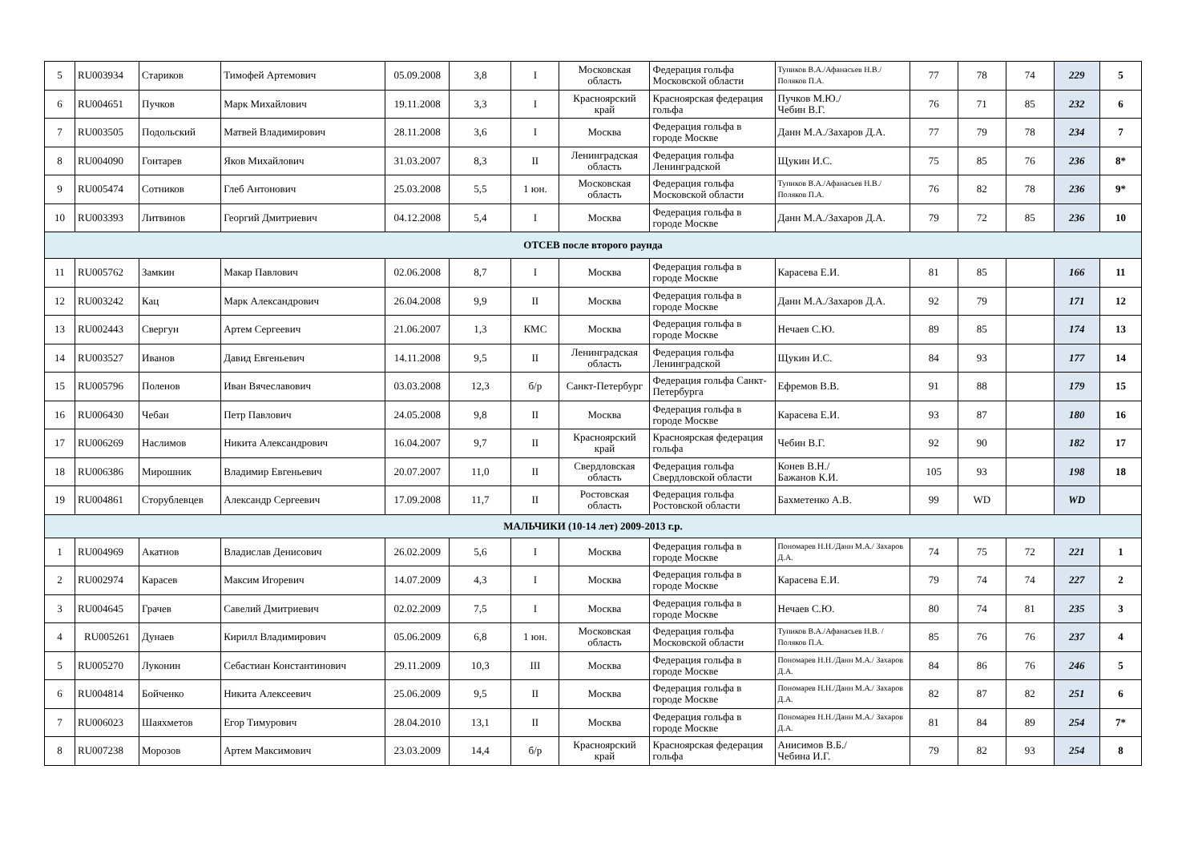| 5 | RU003934 | Стариков | Тимофей Артемович | 05.09.2008 | 3,8 | I | Московская область | Федерация гольфа Московской области | Тупиков В.А./Афанасьев Н.В./Поляков П.А. | 77 | 78 | 74 | 229 | 5 |
| 6 | RU004651 | Пучков | Марк Михайлович | 19.11.2008 | 3,3 | I | Красноярский край | Красноярская федерация гольфа | Пучков М.Ю./ Чебин В.Г. | 76 | 71 | 85 | 232 | 6 |
| 7 | RU003505 | Подольский | Матвей Владимирович | 28.11.2008 | 3,6 | I | Москва | Федерация гольфа в городе Москве | Данн М.А./Захаров Д.А. | 77 | 79 | 78 | 234 | 7 |
| 8 | RU004090 | Гонтарев | Яков Михайлович | 31.03.2007 | 8,3 | II | Ленинградская область | Федерация гольфа Ленинградской | Щукин И.С. | 75 | 85 | 76 | 236 | 8* |
| 9 | RU005474 | Сотников | Глеб Антонович | 25.03.2008 | 5,5 | 1 юн. | Московская область | Федерация гольфа Московской области | Тупиков В.А./Афанасьев Н.В./Поляков П.А. | 76 | 82 | 78 | 236 | 9* |
| 10 | RU003393 | Литвинов | Георгий Дмитриевич | 04.12.2008 | 5,4 | I | Москва | Федерация гольфа в городе Москве | Данн М.А./Захаров Д.А. | 79 | 72 | 85 | 236 | 10 |
| ОТСЕВ после второго раунда | | | | | | | | | | | | | | |
| 11 | RU005762 | Замкин | Макар Павлович | 02.06.2008 | 8,7 | I | Москва | Федерация гольфа в городе Москве | Карасева Е.И. | 81 | 85 | | 166 | 11 |
| 12 | RU003242 | Кац | Марк Александрович | 26.04.2008 | 9,9 | II | Москва | Федерация гольфа в городе Москве | Данн М.А./Захаров Д.А. | 92 | 79 | | 171 | 12 |
| 13 | RU002443 | Свергун | Артем Сергеевич | 21.06.2007 | 1,3 | КМС | Москва | Федерация гольфа в городе Москве | Нечаев С.Ю. | 89 | 85 | | 174 | 13 |
| 14 | RU003527 | Иванов | Давид Евгеньевич | 14.11.2008 | 9,5 | II | Ленинградская область | Федерация гольфа Ленинградской | Щукин И.С. | 84 | 93 | | 177 | 14 |
| 15 | RU005796 | Поленов | Иван Вячеславович | 03.03.2008 | 12,3 | б/р | Санкт-Петербург | Федерация гольфа Санкт-Петербурга | Ефремов В.В. | 91 | 88 | | 179 | 15 |
| 16 | RU006430 | Чебан | Петр Павлович | 24.05.2008 | 9,8 | II | Москва | Федерация гольфа в городе Москве | Карасева Е.И. | 93 | 87 | | 180 | 16 |
| 17 | RU006269 | Наслимов | Никита Александрович | 16.04.2007 | 9,7 | II | Красноярский край | Красноярская федерация гольфа | Чебин В.Г. | 92 | 90 | | 182 | 17 |
| 18 | RU006386 | Мирошник | Владимир Евгеньевич | 20.07.2007 | 11,0 | II | Свердловская область | Федерация гольфа Свердловской области | Конев В.Н./ Бажанов К.И. | 105 | 93 | | 198 | 18 |
| 19 | RU004861 | Сторублевцев | Александр Сергеевич | 17.09.2008 | 11,7 | II | Ростовская область | Федерация гольфа Ростовской области | Бахметенко А.В. | 99 | WD | | WD | |
| МАЛЬЧИКИ (10-14 лет) 2009-2013 г.р. | | | | | | | | | | | | | | |
| 1 | RU004969 | Акатнов | Владислав Денисович | 26.02.2009 | 5,6 | I | Москва | Федерация гольфа в городе Москве | Пономарев Н.Н./Данн М.А./ Захаров Д.А. | 74 | 75 | 72 | 221 | 1 |
| 2 | RU002974 | Карасев | Максим Игоревич | 14.07.2009 | 4,3 | I | Москва | Федерация гольфа в городе Москве | Карасева Е.И. | 79 | 74 | 74 | 227 | 2 |
| 3 | RU004645 | Грачев | Савелий Дмитриевич | 02.02.2009 | 7,5 | I | Москва | Федерация гольфа в городе Москве | Нечаев С.Ю. | 80 | 74 | 81 | 235 | 3 |
| 4 | RU005261 | Дунаев | Кирилл Владимирович | 05.06.2009 | 6,8 | 1 юн. | Московская область | Федерация гольфа Московской области | Тупиков В.А./Афанасьев Н.В. /Поляков П.А. | 85 | 76 | 76 | 237 | 4 |
| 5 | RU005270 | Луконин | Себастиан Константинович | 29.11.2009 | 10,3 | III | Москва | Федерация гольфа в городе Москве | Пономарев Н.Н./Данн М.А./ Захаров Д.А. | 84 | 86 | 76 | 246 | 5 |
| 6 | RU004814 | Бойченко | Никита Алексеевич | 25.06.2009 | 9,5 | II | Москва | Федерация гольфа в городе Москве | Пономарев Н.Н./Данн М.А./ Захаров Д.А. | 82 | 87 | 82 | 251 | 6 |
| 7 | RU006023 | Шаяхметов | Егор Тимурович | 28.04.2010 | 13,1 | II | Москва | Федерация гольфа в городе Москве | Пономарев Н.Н./Данн М.А./ Захаров Д.А. | 81 | 84 | 89 | 254 | 7* |
| 8 | RU007238 | Морозов | Артем Максимович | 23.03.2009 | 14,4 | б/р | Красноярский край | Красноярская федерация гольфа | Анисимов В.Б./ Чебина И.Г. | 79 | 82 | 93 | 254 | 8 |